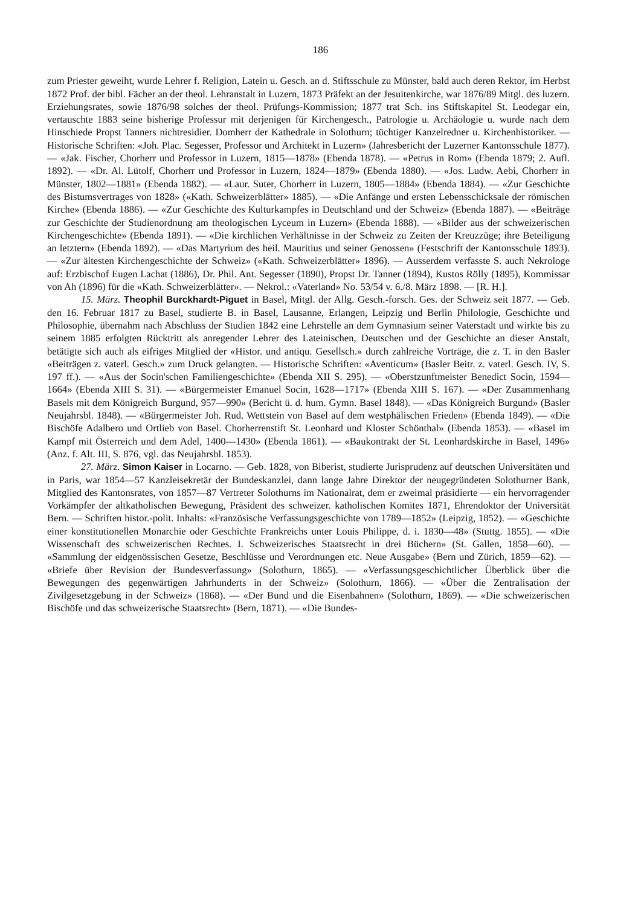186
zum Priester geweiht, wurde Lehrer f. Religion, Latein u. Gesch. an d. Stiftsschule zu Münster, bald auch deren Rektor, im Herbst 1872 Prof. der bibl. Fächer an der theol. Lehranstalt in Luzern, 1873 Präfekt an der Jesuitenkirche, war 1876/89 Mitgl. des luzern. Erziehungsrates, sowie 1876/98 solches der theol. Prüfungs-Kommission; 1877 trat Sch. ins Stiftskapitel St. Leodegar ein, vertauschte 1883 seine bisherige Professur mit derjenigen für Kirchengesch., Patrologie u. Archäologie u. wurde nach dem Hinschiede Propst Tanners nichtresidier. Domherr der Kathedrale in Solothurn; tüchtiger Kanzelredner u. Kirchenhistoriker. — Historische Schriften: «Joh. Plac. Segesser, Professor und Architekt in Luzern» (Jahresbericht der Luzerner Kantonsschule 1877). — «Jak. Fischer, Chorherr und Professor in Luzern, 1815—1878» (Ebenda 1878). — «Petrus in Rom» (Ebenda 1879; 2. Aufl. 1892). — «Dr. Al. Lütolf, Chorherr und Professor in Luzern, 1824—1879» (Ebenda 1880). — «Jos. Ludw. Aebi, Chorherr in Münster, 1802—1881» (Ebenda 1882). — «Laur. Suter, Chorherr in Luzern, 1805—1884» (Ebenda 1884). — «Zur Geschichte des Bistumsvertrages von 1828» («Kath. Schweizerblätter» 1885). — «Die Anfänge und ersten Lebensschicksale der römischen Kirche» (Ebenda 1886). — «Zur Geschichte des Kulturkampfes in Deutschland und der Schweiz» (Ebenda 1887). — «Beiträge zur Geschichte der Studienordnung am theologischen Lyceum in Luzern» (Ebenda 1888). — «Bilder aus der schweizerischen Kirchengeschichte» (Ebenda 1891). — «Die kirchlichen Verhältnisse in der Schweiz zu Zeiten der Kreuzzüge; ihre Beteiligung an letztern» (Ebenda 1892). — «Das Martyrium des heil. Mauritius und seiner Genossen» (Festschrift der Kantonsschule 1893). — «Zur ältesten Kirchengeschichte der Schweiz» («Kath. Schweizerblätter» 1896). — Ausserdem verfasste S. auch Nekrologe auf: Erzbischof Eugen Lachat (1886), Dr. Phil. Ant. Segesser (1890), Propst Dr. Tanner (1894), Kustos Rölly (1895), Kommissar von Ah (1896) für die «Kath. Schweizerblätter». — Nekrol.: «Vaterland» No. 53/54 v. 6./8. März 1898. — [R. H.].
15. März. Theophil Burckhardt-Piguet in Basel, Mitgl. der Allg. Gesch.-forsch. Ges. der Schweiz seit 1877. — Geb. den 16. Februar 1817 zu Basel, studierte B. in Basel, Lausanne, Erlangen, Leipzig und Berlin Philologie, Geschichte und Philosophie, übernahm nach Abschluss der Studien 1842 eine Lehrstelle an dem Gymnasium seiner Vaterstadt und wirkte bis zu seinem 1885 erfolgten Rücktritt als anregender Lehrer des Lateinischen, Deutschen und der Geschichte an dieser Anstalt, betätigte sich auch als eifriges Mitglied der «Histor. und antiqu. Gesellsch.» durch zahlreiche Vorträge, die z. T. in den Basler «Beiträgen z. vaterl. Gesch.» zum Druck gelangten. — Historische Schriften: «Aventicum» (Basler Beitr. z. vaterl. Gesch. IV, S. 197 ff.). — «Aus der Socin'schen Familiengeschichte» (Ebenda XII S. 295). — «Oberstzunftmeister Benedict Socin, 1594—1664» (Ebenda XIII S. 31). — «Bürgermeister Emanuel Socin, 1628—1717» (Ebenda XIII S. 167). — «Der Zusammenhang Basels mit dem Königreich Burgund, 957—990» (Bericht ü. d. hum. Gymn. Basel 1848). — «Das Königreich Burgund» (Basler Neujahrsbl. 1848). — «Bürgermeister Joh. Rud. Wettstein von Basel auf dem westphälischen Frieden» (Ebenda 1849). — «Die Bischöfe Adalbero und Ortlieb von Basel. Chorherrenstift St. Leonhard und Kloster Schönthal» (Ebenda 1853). — «Basel im Kampf mit Österreich und dem Adel, 1400—1430» (Ebenda 1861). — «Baukontrakt der St. Leonhardskirche in Basel, 1496» (Anz. f. Alt. III, S. 876, vgl. das Neujahrsbl. 1853).
27. März. Simon Kaiser in Locarno. — Geb. 1828, von Biberist, studierte Jurisprudenz auf deutschen Universitäten und in Paris, war 1854—57 Kanzleisekretär der Bundeskanzlei, dann lange Jahre Direktor der neugegründeten Solothurner Bank, Mitglied des Kantonsrates, von 1857—87 Vertreter Solothurns im Nationalrat, dem er zweimal präsidierte — ein hervorragender Vorkämpfer der altkatholischen Bewegung, Präsident des schweizer. katholischen Komites 1871, Ehrendoktor der Universität Bern. — Schriften histor.-polit. Inhalts: «Französische Verfassungsgeschichte von 1789—1852» (Leipzig, 1852). — «Geschichte einer konstitutionellen Monarchie oder Geschichte Frankreichs unter Louis Philippe, d. i. 1830—48» (Stuttg. 1855). — «Die Wissenschaft des schweizerischen Rechtes. I. Schweizerisches Staatsrecht in drei Büchern» (St. Gallen, 1858—60). — «Sammlung der eidgenössischen Gesetze, Beschlüsse und Verordnungen etc. Neue Ausgabe» (Bern und Zürich, 1859—62). — «Briefe über Revision der Bundesverfassung» (Solothurn, 1865). — «Verfassungsgeschichtlicher Überblick über die Bewegungen des gegenwärtigen Jahrhunderts in der Schweiz» (Solothurn, 1866). — «Über die Zentralisation der Zivilgesetzgebung in der Schweiz» (1868). — «Der Bund und die Eisenbahnen» (Solothurn, 1869). — «Die schweizerischen Bischöfe und das schweizerische Staatsrecht» (Bern, 1871). — «Die Bundes-